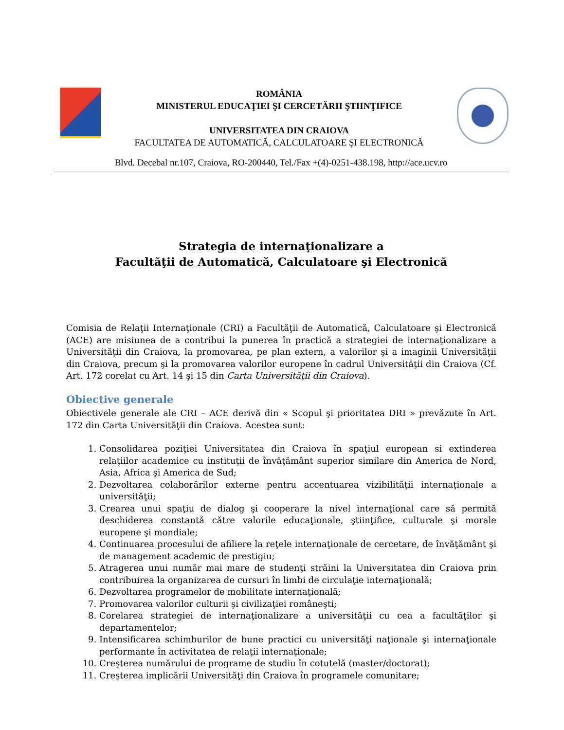ROMÂNIA
MINISTERUL EDUCAŢIEI ŞI CERCETĂRII ŞTIINŢIFICE
UNIVERSITATEA DIN CRAIOVA
FACULTATEA DE AUTOMATICĂ, CALCULATOARE ŞI ELECTRONICĂ
Blvd. Decebal nr.107, Craiova, RO-200440, Tel./Fax +(4)-0251-438.198, http://ace.ucv.ro
Strategia de internaţionalizare a
Facultăţii de Automatică, Calculatoare şi Electronică
Comisia de Relaţii Internaţionale (CRI) a Facultăţii de Automatică, Calculatoare şi Electronică (ACE) are misiunea de a contribui la punerea în practică a strategiei de internaţionalizare a Universităţii din Craiova, la promovarea, pe plan extern, a valorilor şi a imaginii Universităţii din Craiova, precum şi la promovarea valorilor europene în cadrul Universităţii din Craiova (Cf. Art. 172 corelat cu Art. 14 şi 15 din Carta Universităţii din Craiova).
Obiective generale
Obiectivele generale ale CRI – ACE derivă din « Scopul şi prioritatea DRI » prevăzute în Art. 172 din Carta Universităţii din Craiova. Acestea sunt:
1. Consolidarea poziţiei Universitatea din Craiova în spaţiul european si extinderea relaţiilor academice cu instituţii de învăţământ superior similare din America de Nord, Asia, Africa şi America de Sud;
2. Dezvoltarea colaborărilor externe pentru accentuarea vizibilităţii internaţionale a universităţii;
3. Crearea unui spaţiu de dialog şi cooperare la nivel internaţional care să permită deschiderea constantă către valorile educaţionale, ştiinţifice, culturale şi morale europene şi mondiale;
4. Continuarea procesului de afiliere la reţele internaţionale de cercetare, de învăţământ şi de management academic de prestigiu;
5. Atragerea unui număr mai mare de studenţi străini la Universitatea din Craiova prin contribuirea la organizarea de cursuri în limbi de circulaţie internaţională;
6. Dezvoltarea programelor de mobilitate internaţională;
7. Promovarea valorilor culturii şi civilizaţiei româneşti;
8. Corelarea strategiei de internaţionalizare a universităţii cu cea a facultăţilor şi departamentelor;
9. Intensificarea schimburilor de bune practici cu universităţi naţionale şi internaţionale performante în activitatea de relaţii internaţionale;
10. Creşterea numărului de programe de studiu în cotutelă (master/doctorat);
11. Creşterea implicării Universităţi din Craiova în programele comunitare;